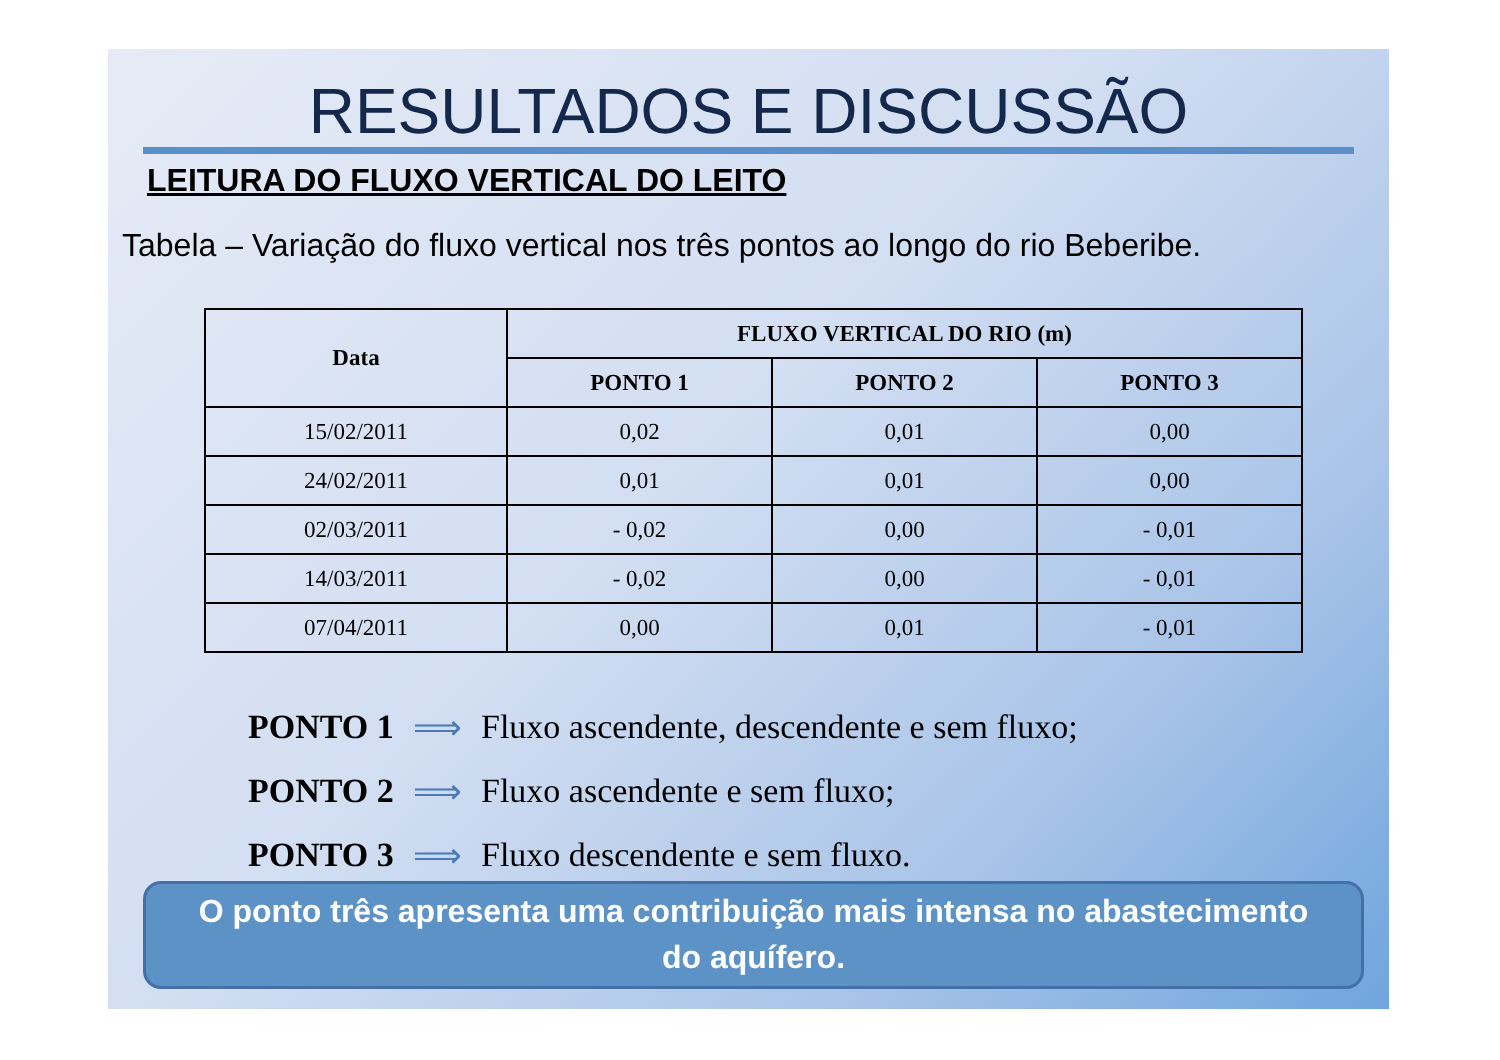RESULTADOS E DISCUSSÃO
LEITURA DO FLUXO VERTICAL DO LEITO
Tabela – Variação do fluxo vertical nos três pontos ao longo do rio Beberibe.
| Data | FLUXO VERTICAL DO RIO (m) | | |
| --- | --- | --- | --- |
| | PONTO 1 | PONTO 2 | PONTO 3 |
| 15/02/2011 | 0,02 | 0,01 | 0,00 |
| 24/02/2011 | 0,01 | 0,01 | 0,00 |
| 02/03/2011 | - 0,02 | 0,00 | - 0,01 |
| 14/03/2011 | - 0,02 | 0,00 | - 0,01 |
| 07/04/2011 | 0,00 | 0,01 | - 0,01 |
PONTO 1 ⟹ Fluxo ascendente, descendente e sem fluxo;
PONTO 2 ⟹ Fluxo ascendente e sem fluxo;
PONTO 3 ⟹ Fluxo descendente e sem fluxo.
O ponto três apresenta uma contribuição mais intensa no abastecimento
do aquífero.